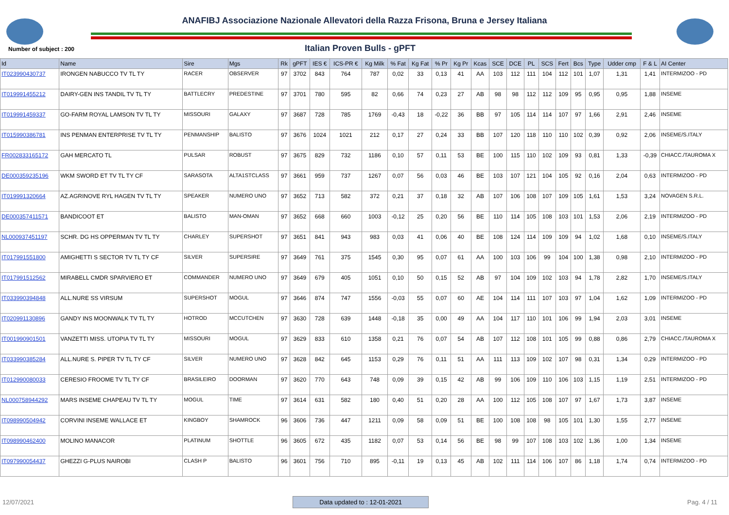ANAFIBJ Associazione Nazionale Allevatori della Razza Frisona, Bruna e Jersey Italiana
Number of subject : 200
Italian Proven Bulls - gPFT
| Id | Name | Sire | Mgs | Rk | gPFT | IES € | ICS-PR € | Kg Milk | % Fat | Kg Fat | % Pr | Kg Pr | Kcas | SCE | DCE | PL | SCS | Fert | Bcs | Type | Udder cmp | F & L | AI Center |
| --- | --- | --- | --- | --- | --- | --- | --- | --- | --- | --- | --- | --- | --- | --- | --- | --- | --- | --- | --- | --- | --- | --- | --- |
| IT023990430737 | IRONGEN NABUCCO TV TL TY | RACER | OBSERVER | 97 | 3702 | 843 | 764 | 787 | 0,02 | 33 | 0,13 | 41 | AA | 103 | 112 | 111 | 104 | 112 | 101 | 1,07 | 1,31 | 1,41 | INTERMIZOO - PD |
| IT019991455212 | DAIRY-GEN INS TANDIL TV TL TY | BATTLECRY | PREDESTINE | 97 | 3701 | 780 | 595 | 82 | 0,66 | 74 | 0,23 | 27 | AB | 98 | 98 | 112 | 112 | 109 | 95 | 0,95 | 0,95 | 1,88 | INSEME |
| IT019991459337 | GO-FARM ROYAL LAMSON TV TL TY | MISSOURI | GALAXY | 97 | 3687 | 728 | 785 | 1769 | -0,43 | 18 | -0,22 | 36 | BB | 97 | 105 | 114 | 114 | 107 | 97 | 1,66 | 2,91 | 2,46 | INSEME |
| IT015990386781 | INS PENMAN ENTERPRISE TV TL TY | PENMANSHIP | BALISTO | 97 | 3676 | 1024 | 1021 | 212 | 0,17 | 27 | 0,24 | 33 | BB | 107 | 120 | 118 | 110 | 110 | 102 | 0,39 | 0,92 | 2,06 | INSEME/S.ITALY |
| FR002833165172 | GAH MERCATO TL | PULSAR | ROBUST | 97 | 3675 | 829 | 732 | 1186 | 0,10 | 57 | 0,11 | 53 | BE | 100 | 115 | 110 | 102 | 109 | 93 | 0,81 | 1,33 | -0,39 | CHIACC./TAUROMA X |
| DE000359235196 | WKM SWORD ET TV TL TY CF | SARASOTA | ALTA1STCLASS | 97 | 3661 | 959 | 737 | 1267 | 0,07 | 56 | 0,03 | 46 | BE | 103 | 107 | 121 | 104 | 105 | 92 | 0,16 | 2,04 | 0,63 | INTERMIZOO - PD |
| IT019991320664 | AZ.AGRINOVE RYL HAGEN TV TL TY | SPEAKER | NUMERO UNO | 97 | 3652 | 713 | 582 | 372 | 0,21 | 37 | 0,18 | 32 | AB | 107 | 106 | 108 | 107 | 109 | 105 | 1,61 | 1,53 | 3,24 | NOVAGEN S.R.L. |
| DE000357411571 | BANDICOOT ET | BALISTO | MAN-OMAN | 97 | 3652 | 668 | 660 | 1003 | -0,12 | 25 | 0,20 | 56 | BE | 110 | 114 | 105 | 108 | 103 | 101 | 1,53 | 2,06 | 2,19 | INTERMIZOO - PD |
| NL000937451197 | SCHR. DG HS OPPERMAN TV TL TY | CHARLEY | SUPERSHOT | 97 | 3651 | 841 | 943 | 983 | 0,03 | 41 | 0,06 | 40 | BE | 108 | 124 | 114 | 109 | 109 | 94 | 1,02 | 1,68 | 0,10 | INSEME/S.ITALY |
| IT017991551800 | AMIGHETTI S SECTOR TV TL TY CF | SILVER | SUPERSIRE | 97 | 3649 | 761 | 375 | 1545 | 0,30 | 95 | 0,07 | 61 | AA | 100 | 103 | 106 | 99 | 104 | 100 | 1,38 | 0,98 | 2,10 | INTERMIZOO - PD |
| IT017991512562 | MIRABELL CMDR SPARVIERO ET | COMMANDER | NUMERO UNO | 97 | 3649 | 679 | 405 | 1051 | 0,10 | 50 | 0,15 | 52 | AB | 97 | 104 | 109 | 102 | 103 | 94 | 1,78 | 2,82 | 1,70 | INSEME/S.ITALY |
| IT033990394848 | ALL.NURE SS VIRSUM | SUPERSHOT | MOGUL | 97 | 3646 | 874 | 747 | 1556 | -0,03 | 55 | 0,07 | 60 | AE | 104 | 114 | 111 | 107 | 103 | 97 | 1,04 | 1,62 | 1,09 | INTERMIZOO - PD |
| IT020991130896 | GANDY INS MOONWALK TV TL TY | HOTROD | MCCUTCHEN | 97 | 3630 | 728 | 639 | 1448 | -0,18 | 35 | 0,00 | 49 | AA | 104 | 117 | 110 | 101 | 106 | 99 | 1,94 | 2,03 | 3,01 | INSEME |
| IT001990901501 | VANZETTI MISS. UTOPIA TV TL TY | MISSOURI | MOGUL | 97 | 3629 | 833 | 610 | 1358 | 0,21 | 76 | 0,07 | 54 | AB | 107 | 112 | 108 | 101 | 105 | 99 | 0,88 | 0,86 | 2,79 | CHIACC./TAUROMA X |
| IT033990385284 | ALL.NURE S. PIPER TV TL TY CF | SILVER | NUMERO UNO | 97 | 3628 | 842 | 645 | 1153 | 0,29 | 76 | 0,11 | 51 | AA | 111 | 113 | 109 | 102 | 107 | 98 | 0,31 | 1,34 | 0,29 | INTERMIZOO - PD |
| IT012990080033 | CERESIO FROOME TV TL TY CF | BRASILEIRO | DOORMAN | 97 | 3620 | 770 | 643 | 748 | 0,09 | 39 | 0,15 | 42 | AB | 99 | 106 | 109 | 110 | 106 | 103 | 1,15 | 1,19 | 2,51 | INTERMIZOO - PD |
| NL000758944292 | MARS INSEME CHAPEAU TV TL TY | MOGUL | TIME | 97 | 3614 | 631 | 582 | 180 | 0,40 | 51 | 0,20 | 28 | AA | 100 | 112 | 105 | 108 | 107 | 97 | 1,67 | 1,73 | 3,87 | INSEME |
| IT098990504942 | CORVINI INSEME WALLACE ET | KINGBOY | SHAMROCK | 96 | 3606 | 736 | 447 | 1211 | 0,09 | 58 | 0,09 | 51 | BE | 100 | 108 | 108 | 98 | 105 | 101 | 1,30 | 1,55 | 2,77 | INSEME |
| IT098990462400 | MOLINO MANACOR | PLATINUM | SHOTTLE | 96 | 3605 | 672 | 435 | 1182 | 0,07 | 53 | 0,14 | 56 | BE | 98 | 99 | 107 | 108 | 103 | 102 | 1,36 | 1,00 | 1,34 | INSEME |
| IT097990054437 | GHEZZI G-PLUS NAIROBI | CLASH P | BALISTO | 96 | 3601 | 756 | 710 | 895 | -0,11 | 19 | 0,13 | 45 | AB | 102 | 111 | 114 | 106 | 107 | 86 | 1,18 | 1,74 | 0,74 | INTERMIZOO - PD |
12/07/2021 Data updated to : 12-01-2021 Pag. 4 / 11